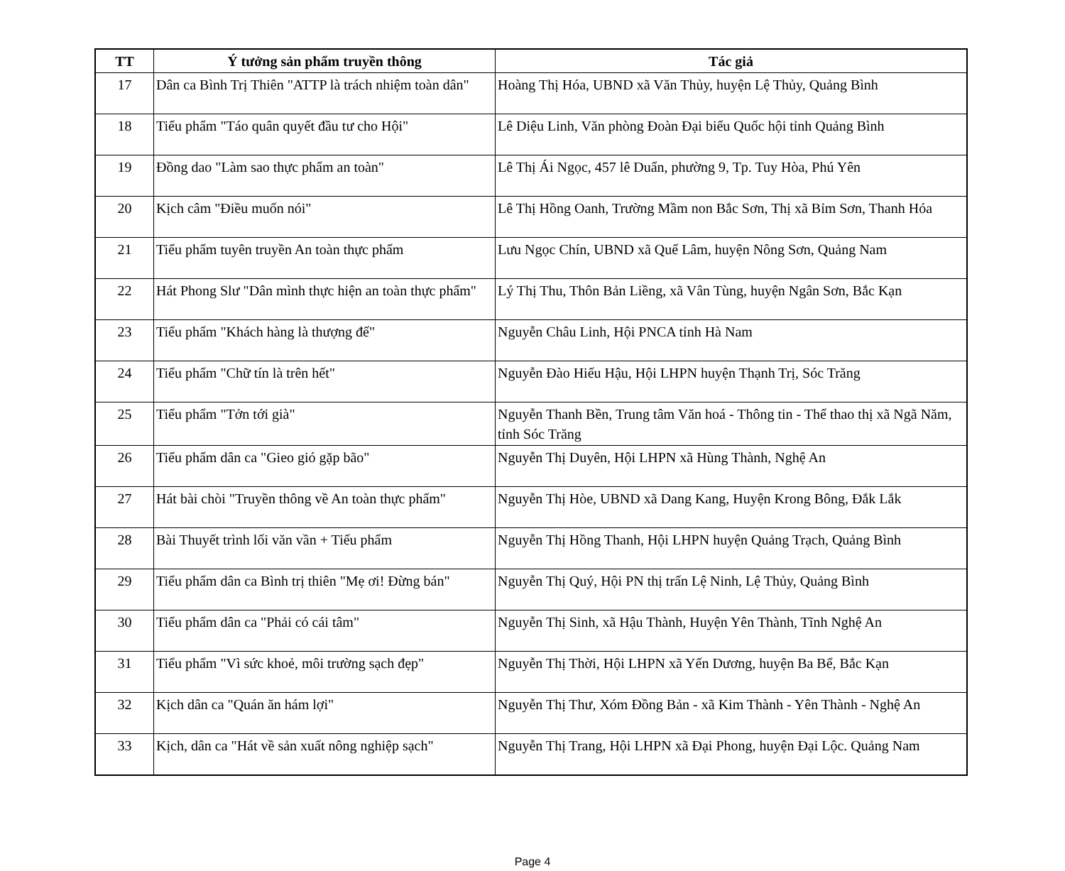| TT | Ý tưởng sản phẩm truyền thông | Tác giả |
| --- | --- | --- |
| 17 | Dân ca Bình Trị Thiên "ATTP là trách nhiệm toàn dân" | Hoàng Thị Hóa, UBND xã Văn Thủy, huyện Lệ Thủy, Quảng Bình |
| 18 | Tiểu phẩm "Táo quân quyết đầu tư cho Hội" | Lê Diệu Linh, Văn phòng Đoàn Đại biểu Quốc hội tỉnh Quảng Bình |
| 19 | Đồng dao "Làm sao thực phẩm an toàn" | Lê Thị Ái Ngọc, 457 lê Duẩn, phường 9, Tp. Tuy Hòa, Phú Yên |
| 20 | Kịch câm "Điều muốn nói" | Lê Thị Hồng Oanh, Trường Mầm non Bắc Sơn, Thị xã Bỉm Sơn, Thanh Hóa |
| 21 | Tiểu phẩm tuyên truyền An toàn thực phẩm | Lưu Ngọc Chín, UBND xã Quế Lâm, huyện Nông Sơn, Quảng Nam |
| 22 | Hát Phong Slư "Dân mình thực hiện an toàn thực phẩm" | Lý Thị Thu, Thôn Bản Liềng, xã Vân Tùng, huyện Ngân Sơn, Bắc Kạn |
| 23 | Tiểu phẩm "Khách hàng là thượng đế" | Nguyễn Châu Linh, Hội PNCA tỉnh Hà Nam |
| 24 | Tiểu phẩm "Chữ tín là trên hết" | Nguyễn Đào Hiếu Hậu, Hội LHPN huyện Thạnh Trị, Sóc Trăng |
| 25 | Tiểu phẩm "Tởn tới già" | Nguyễn Thanh Bền, Trung tâm Văn hoá - Thông tin - Thể thao thị xã Ngã Năm, tỉnh Sóc Trăng |
| 26 | Tiểu phẩm dân ca "Gieo gió gặp bão" | Nguyễn Thị Duyên, Hội LHPN xã Hùng Thành, Nghệ An |
| 27 | Hát bài chòi "Truyền thông về An toàn thực phẩm" | Nguyễn Thị Hòe, UBND xã Dang Kang, Huyện Krong Bông, Đắk Lắk |
| 28 | Bài Thuyết trình lối văn vần + Tiểu phẩm | Nguyễn Thị Hồng Thanh, Hội LHPN huyện Quảng Trạch, Quảng Bình |
| 29 | Tiểu phẩm dân ca Bình trị thiên "Mẹ ơi! Đừng bán" | Nguyễn Thị Quý, Hội PN thị trấn Lệ Ninh, Lệ Thủy, Quảng Bình |
| 30 | Tiểu phẩm dân ca "Phải có cái tâm" | Nguyễn Thị Sinh, xã Hậu Thành, Huyện Yên Thành, Tĩnh Nghệ An |
| 31 | Tiểu phẩm "Vì sức khoẻ, môi trường sạch đẹp" | Nguyễn Thị Thời, Hội LHPN xã Yến Dương, huyện Ba Bể, Bắc Kạn |
| 32 | Kịch dân ca "Quán ăn hám lợi" | Nguyễn Thị Thư, Xóm Đồng Bản - xã Kim Thành - Yên Thành - Nghệ An |
| 33 | Kịch, dân ca "Hát về sản xuất nông nghiệp sạch" | Nguyễn Thị Trang, Hội LHPN xã Đại Phong, huyện Đại Lộc. Quảng Nam |
Page 4